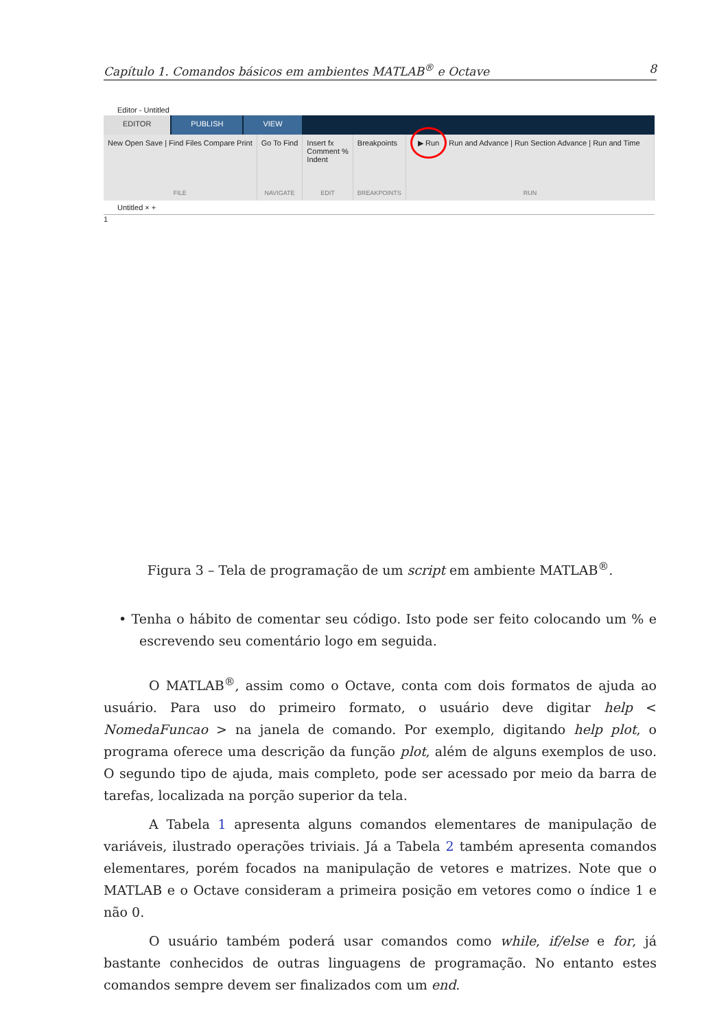Capítulo 1. Comandos básicos em ambientes MATLAB<sup>®</sup> e Octave 8
Editor - Untitled
EDITOR PUBLISH VIEW
New Open Save | Find Files Compare Print
FILE
Go To Find
NAVIGATE
Insert fx
Comment %
Indent
EDIT
Breakpoints
BREAKPOINTS
▶ Run Run and Advance | Run Section Advance | Run and Time
RUN
Untitled × +
1
Figura 3 – Tela de programação de um script em ambiente MATLAB<sup>®</sup>.
• Tenha o hábito de comentar seu código. Isto pode ser feito colocando um % e escrevendo seu comentário logo em seguida.
O MATLAB<sup>®</sup>, assim como o Octave, conta com dois formatos de ajuda ao usuário. Para uso do primeiro formato, o usuário deve digitar help < NomedaFuncao > na janela de comando. Por exemplo, digitando help plot, o programa oferece uma descrição da função plot, além de alguns exemplos de uso. O segundo tipo de ajuda, mais completo, pode ser acessado por meio da barra de tarefas, localizada na porção superior da tela.
A Tabela 1 apresenta alguns comandos elementares de manipulação de variáveis, ilustrado operações triviais. Já a Tabela 2 também apresenta comandos elementares, porém focados na manipulação de vetores e matrizes. Note que o MATLAB e o Octave consideram a primeira posição em vetores como o índice 1 e não 0.
O usuário também poderá usar comandos como while, if/else e for, já bastante conhecidos de outras linguagens de programação. No entanto estes comandos sempre devem ser finalizados com um end.